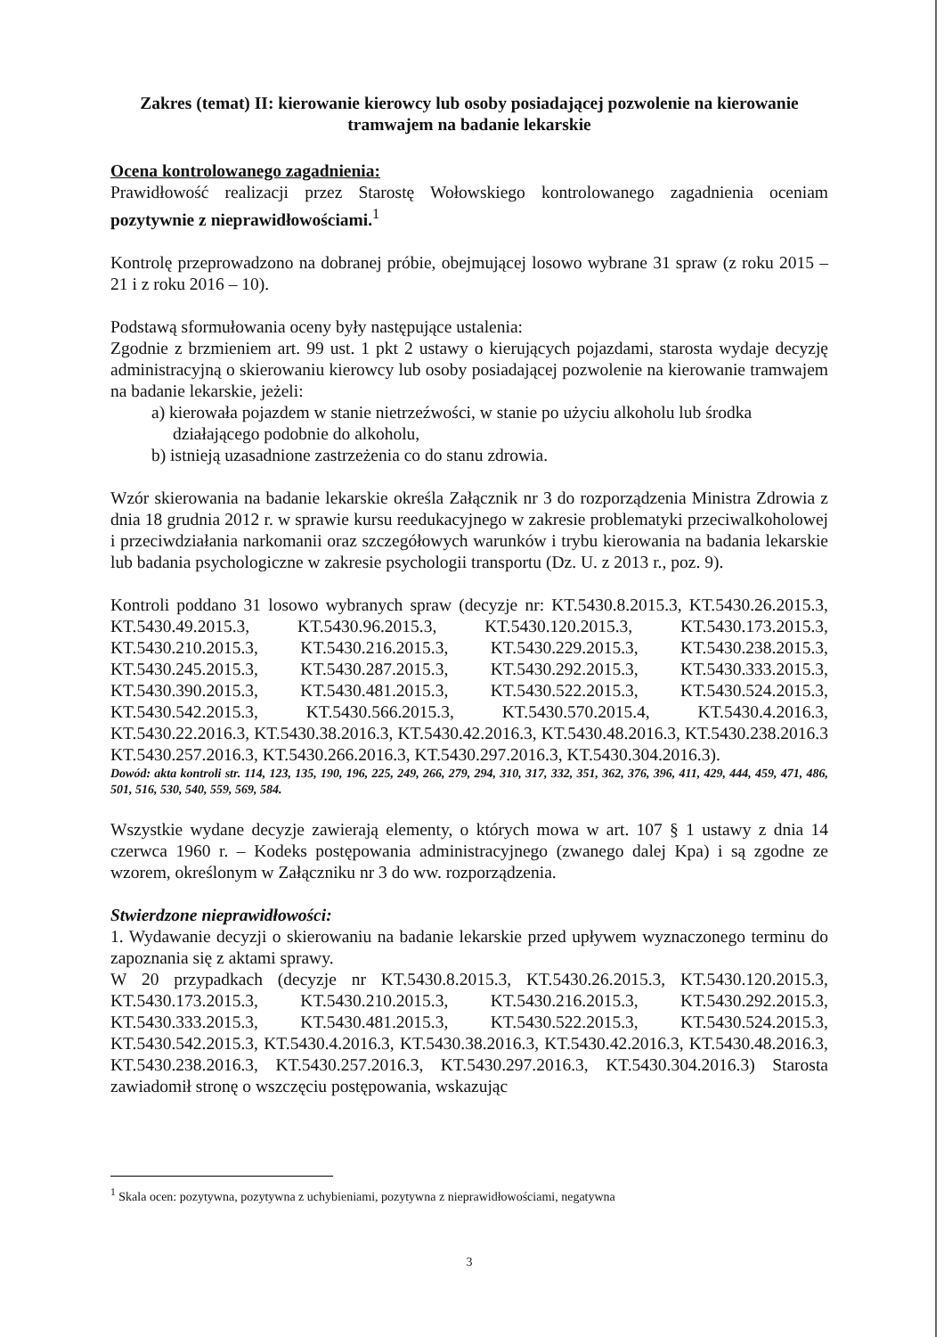Zakres (temat) II: kierowanie kierowcy lub osoby posiadającej pozwolenie na kierowanie tramwajem na badanie lekarskie
Ocena kontrolowanego zagadnienia:
Prawidłowość realizacji przez Starostę Wołowskiego kontrolowanego zagadnienia oceniam pozytywnie z nieprawidłowościami.<sup>1</sup>
Kontrolę przeprowadzono na dobranej próbie, obejmującej losowo wybrane 31 spraw (z roku 2015 – 21 i z roku 2016 – 10).
Podstawą sformułowania oceny były następujące ustalenia:
Zgodnie z brzmieniem art. 99 ust. 1 pkt 2 ustawy o kierujących pojazdami, starosta wydaje decyzję administracyjną o skierowaniu kierowcy lub osoby posiadającej pozwolenie na kierowanie tramwajem na badanie lekarskie, jeżeli:
a) kierowała pojazdem w stanie nietrzeźwości, w stanie po użyciu alkoholu lub środka działającego podobnie do alkoholu,
b) istnieją uzasadnione zastrzeżenia co do stanu zdrowia.
Wzór skierowania na badanie lekarskie określa Załącznik nr 3 do rozporządzenia Ministra Zdrowia z dnia 18 grudnia 2012 r. w sprawie kursu reedukacyjnego w zakresie problematyki przeciwalkoholowej i przeciwdziałania narkomanii oraz szczegółowych warunków i trybu kierowania na badania lekarskie lub badania psychologiczne w zakresie psychologii transportu (Dz. U. z 2013 r., poz. 9).
Kontroli poddano 31 losowo wybranych spraw (decyzje nr: KT.5430.8.2015.3, KT.5430.26.2015.3, KT.5430.49.2015.3, KT.5430.96.2015.3, KT.5430.120.2015.3, KT.5430.173.2015.3, KT.5430.210.2015.3, KT.5430.216.2015.3, KT.5430.229.2015.3, KT.5430.238.2015.3, KT.5430.245.2015.3, KT.5430.287.2015.3, KT.5430.292.2015.3, KT.5430.333.2015.3, KT.5430.390.2015.3, KT.5430.481.2015.3, KT.5430.522.2015.3, KT.5430.524.2015.3, KT.5430.542.2015.3, KT.5430.566.2015.3, KT.5430.570.2015.4, KT.5430.4.2016.3, KT.5430.22.2016.3, KT.5430.38.2016.3, KT.5430.42.2016.3, KT.5430.48.2016.3, KT.5430.238.2016.3 KT.5430.257.2016.3, KT.5430.266.2016.3, KT.5430.297.2016.3, KT.5430.304.2016.3).
Dowód: akta kontroli str. 114, 123, 135, 190, 196, 225, 249, 266, 279, 294, 310, 317, 332, 351, 362, 376, 396, 411, 429, 444, 459, 471, 486, 501, 516, 530, 540, 559, 569, 584.
Wszystkie wydane decyzje zawierają elementy, o których mowa w art. 107 § 1 ustawy z dnia 14 czerwca 1960 r. – Kodeks postępowania administracyjnego (zwanego dalej Kpa) i są zgodne ze wzorem, określonym w Załączniku nr 3 do ww. rozporządzenia.
Stwierdzone nieprawidłowości:
1. Wydawanie decyzji o skierowaniu na badanie lekarskie przed upływem wyznaczonego terminu do zapoznania się z aktami sprawy.
W 20 przypadkach (decyzje nr KT.5430.8.2015.3, KT.5430.26.2015.3, KT.5430.120.2015.3, KT.5430.173.2015.3, KT.5430.210.2015.3, KT.5430.216.2015.3, KT.5430.292.2015.3, KT.5430.333.2015.3, KT.5430.481.2015.3, KT.5430.522.2015.3, KT.5430.524.2015.3, KT.5430.542.2015.3, KT.5430.4.2016.3, KT.5430.38.2016.3, KT.5430.42.2016.3, KT.5430.48.2016.3, KT.5430.238.2016.3, KT.5430.257.2016.3, KT.5430.297.2016.3, KT.5430.304.2016.3) Starosta zawiadomił stronę o wszczęciu postępowania, wskazując
<sup>1</sup> Skala ocen: pozytywna, pozytywna z uchybieniami, pozytywna z nieprawidłowościami, negatywna
3